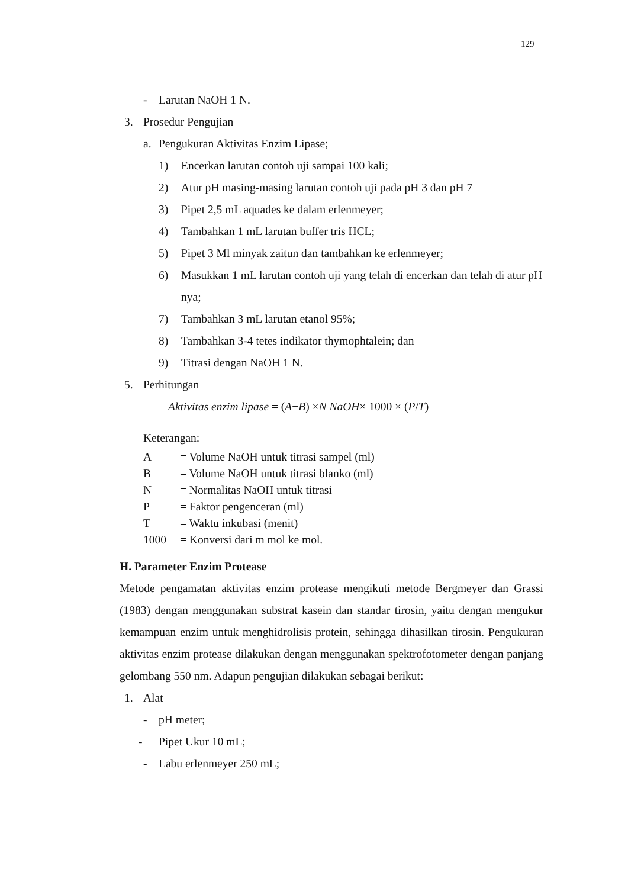129
- Larutan NaOH 1 N.
3. Prosedur Pengujian
a. Pengukuran Aktivitas Enzim Lipase;
1) Encerkan larutan contoh uji sampai 100 kali;
2) Atur pH masing-masing larutan contoh uji pada pH 3 dan pH 7
3) Pipet 2,5 mL aquades ke dalam erlenmeyer;
4) Tambahkan 1 mL larutan buffer tris HCL;
5) Pipet 3 Ml minyak zaitun dan tambahkan ke erlenmeyer;
6) Masukkan 1 mL larutan contoh uji yang telah di encerkan dan telah di atur pH nya;
7) Tambahkan 3 mL larutan etanol 95%;
8) Tambahkan 3-4 tetes indikator thymophtalein; dan
9) Titrasi dengan NaOH 1 N.
5. Perhitungan
Aktivitas enzim lipase = (A − B) × N NaOH × 1000 × (P / T)
Keterangan:
A = Volume NaOH untuk titrasi sampel (ml)
B = Volume NaOH untuk titrasi blanko (ml)
N = Normalitas NaOH untuk titrasi
P = Faktor pengenceran (ml)
T = Waktu inkubasi (menit)
1000 = Konversi dari m mol ke mol.
H. Parameter Enzim Protease
Metode pengamatan aktivitas enzim protease mengikuti metode Bergmeyer dan Grassi (1983) dengan menggunakan substrat kasein dan standar tirosin, yaitu dengan mengukur kemampuan enzim untuk menghidrolisis protein, sehingga dihasilkan tirosin. Pengukuran aktivitas enzim protease dilakukan dengan menggunakan spektrofotometer dengan panjang gelombang 550 nm. Adapun pengujian dilakukan sebagai berikut:
1. Alat
- pH meter;
- Pipet Ukur 10 mL;
- Labu erlenmeyer 250 mL;